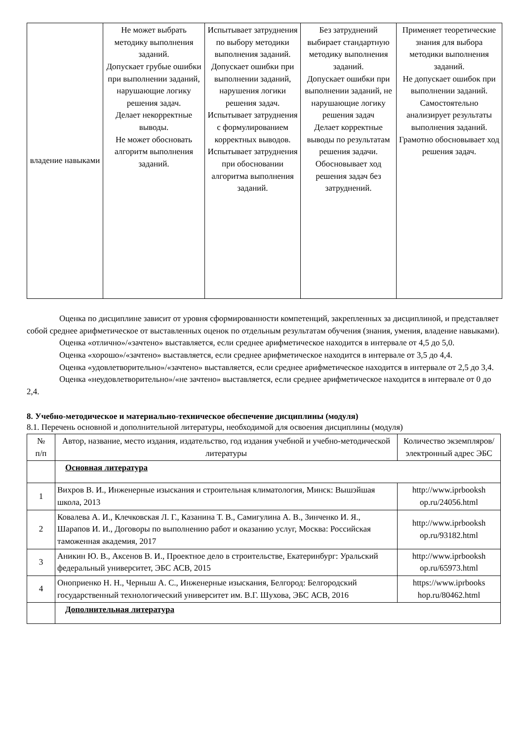| владение навыками | Не может выбрать методику выполнения заданий. Допускает грубые ошибки при выполнении заданий, нарушающие логику решения задач. Делает некорректные выводы. Не может обосновать алгоритм выполнения заданий. | Испытывает затруднения по выбору методики выполнения заданий. Допускает ошибки при выполнении заданий, нарушения логики решения задач. Испытывает затруднения с формулированием корректных выводов. Испытывает затруднения при обосновании алгоритма выполнения заданий. | Без затруднений выбирает стандартную методику выполнения заданий. Допускает ошибки при выполнении заданий, не нарушающие логику решения задач Делает корректные выводы по результатам решения задачи. Обосновывает ход решения задач без затруднений. | Применяет теоретические знания для выбора методики выполнения заданий. Не допускает ошибок при выполнении заданий. Самостоятельно анализирует результаты выполнения заданий. Грамотно обосновывает ход решения задач. |
Оценка по дисциплине зависит от уровня сформированности компетенций, закрепленных за дисциплиной, и представляет собой среднее арифметическое от выставленных оценок по отдельным результатам обучения (знания, умения, владение навыками).
Оценка «отлично»/«зачтено» выставляется, если среднее арифметическое находится в интервале от 4,5 до 5,0.
Оценка «хорошо»/«зачтено» выставляется, если среднее арифметическое находится в интервале от 3,5 до 4,4.
Оценка «удовлетворительно»/«зачтено» выставляется, если среднее арифметическое находится в интервале от 2,5 до 3,4.
Оценка «неудовлетворительно»/«не зачтено» выставляется, если среднее арифметическое находится в интервале от 0 до 2,4.
8. Учебно-методическое и материально-техническое обеспечение дисциплины (модуля)
8.1. Перечень основной и дополнительной литературы, необходимой для освоения дисциплины (модуля)
| № п/п | Автор, название, место издания, издательство, год издания учебной и учебно-методической литературы | Количество экземпляров/электронный адрес ЭБС |
| --- | --- | --- |
| | Основная литература | |
| 1 | Вихров В. И., Инженерные изыскания и строительная климатология, Минск: Вышэйшая школа, 2013 | http://www.iprbooksh op.ru/24056.html |
| 2 | Ковалева А. И., Клечковская Л. Г., Казанина Т. В., Самигулина А. В., Зинченко И. Я., Шарапов И. И., Договоры по выполнению работ и оказанию услуг, Москва: Российская таможенная академия, 2017 | http://www.iprbooksh op.ru/93182.html |
| 3 | Аникин Ю. В., Аксенов В. И., Проектное дело в строительстве, Екатеринбург: Уральский федеральный университет, ЭБС АСВ, 2015 | http://www.iprbooksh op.ru/65973.html |
| 4 | Оноприенко Н. Н., Черныш А. С., Инженерные изыскания, Белгород: Белгородский государственный технологический университет им. В.Г. Шухова, ЭБС АСВ, 2016 | https://www.iprbooks hop.ru/80462.html |
| | Дополнительная литература | |